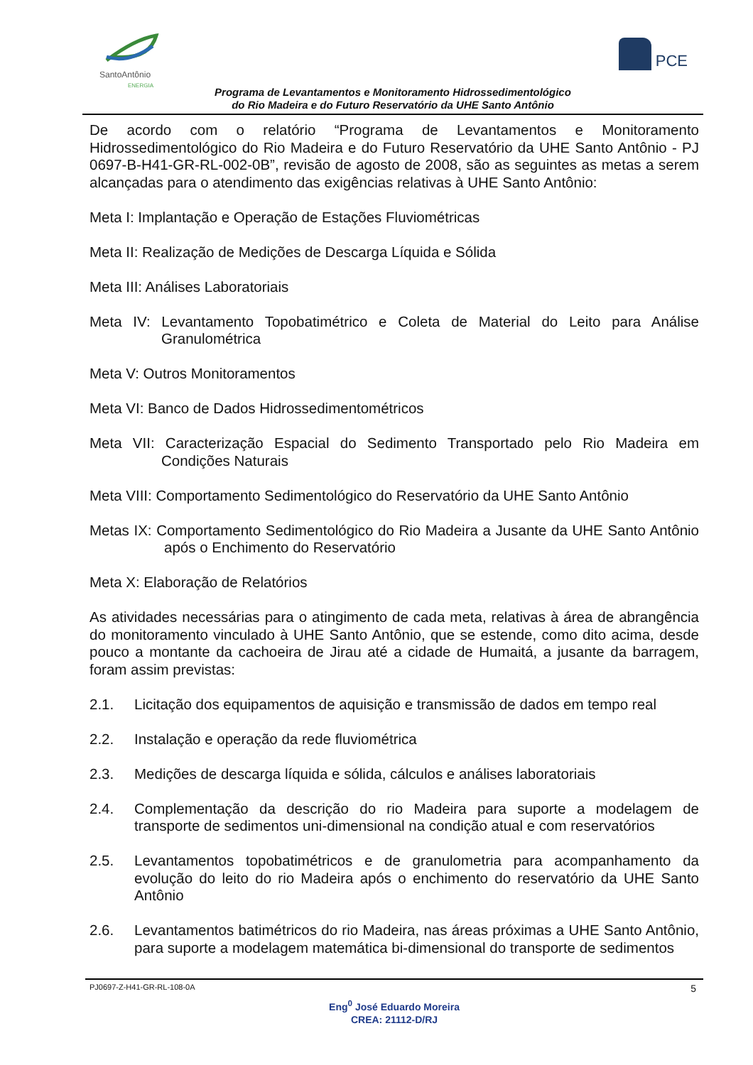SantoAntônio
ENERGIA
PCE
Programa de Levantamentos e Monitoramento Hidrossedimentológico
do Rio Madeira e do Futuro Reservatório da UHE Santo Antônio
De acordo com o relatório “Programa de Levantamentos e Monitoramento Hidrossedimentológico do Rio Madeira e do Futuro Reservatório da UHE Santo Antônio - PJ 0697-B-H41-GR-RL-002-0B”, revisão de agosto de 2008, são as seguintes as metas a serem alcançadas para o atendimento das exigências relativas à UHE Santo Antônio:
Meta I: Implantação e Operação de Estações Fluviométricas
Meta II: Realização de Medições de Descarga Líquida e Sólida
Meta III: Análises Laboratoriais
Meta IV: Levantamento Topobatimétrico e Coleta de Material do Leito para Análise Granulométrica
Meta V: Outros Monitoramentos
Meta VI: Banco de Dados Hidrossedimentométricos
Meta VII: Caracterização Espacial do Sedimento Transportado pelo Rio Madeira em Condições Naturais
Meta VIII: Comportamento Sedimentológico do Reservatório da UHE Santo Antônio
Metas IX: Comportamento Sedimentológico do Rio Madeira a Jusante da UHE Santo Antônio após o Enchimento do Reservatório
Meta X: Elaboração de Relatórios
As atividades necessárias para o atingimento de cada meta, relativas à área de abrangência do monitoramento vinculado à UHE Santo Antônio, que se estende, como dito acima, desde pouco a montante da cachoeira de Jirau até a cidade de Humaitá, a jusante da barragem, foram assim previstas:
2.1. Licitação dos equipamentos de aquisição e transmissão de dados em tempo real
2.2. Instalação e operação da rede fluviométrica
2.3. Medições de descarga líquida e sólida, cálculos e análises laboratoriais
2.4. Complementação da descrição do rio Madeira para suporte a modelagem de transporte de sedimentos uni-dimensional na condição atual e com reservatórios
2.5. Levantamentos topobatimétricos e de granulometria para acompanhamento da evolução do leito do rio Madeira após o enchimento do reservatório da UHE Santo Antônio
2.6. Levantamentos batimétricos do rio Madeira, nas áreas próximas a UHE Santo Antônio, para suporte a modelagem matemática bi-dimensional do transporte de sedimentos
PJ0697-Z-H41-GR-RL-108-0A 5
Eng<sup>0</sup> José Eduardo Moreira
CREA: 21112-D/RJ